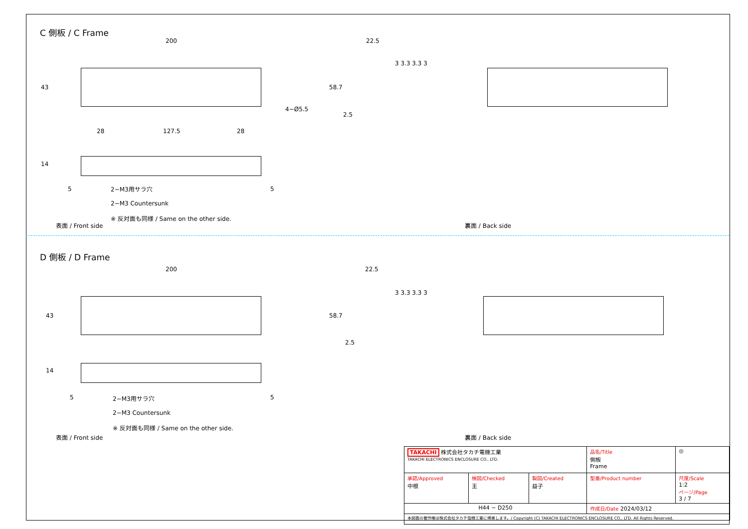C 側板 / C Frame
200
43
4−Ø5.5
28 127.5 28
14
5 5
2−M3用サラ穴
2−M3 Countersunk
※ 反対面も同様 / Same on the other side.
表面 / Front side
22.5
58.7
2.5
3 3.3 3.3 3
裏面 / Back side
D 側板 / D Frame
200
43
14
5 5
2−M3用サラ穴
2−M3 Countersunk
※ 反対面も同様 / Same on the other side.
表面 / Front side
22.5
58.7
2.5
3 3.3 3.3 3
裏面 / Back side
| TAKACHI 株式会社タカチ電機工業 TAKACHI ELECTRONICS ENCLOSURE CO., LTD. | | | 品名/Title 側板 Frame | ◎ |
| 承認/Approved 中根 | 検図/Checked 王 | 製図/Created 益子 | 型番/Product number | 尺度/Scale 1:2 ページ/Page 3 / 7 |
| H44 − D250 | | | 作成日/Date 2024/03/12 | |
| 本図面の著作権は株式会社タカチ電機工業に帰属します。/ Copyright (C) TAKACHI ELECTRONICS ENCLOSURE CO., LTD. All Rights Reserved. | | | | |